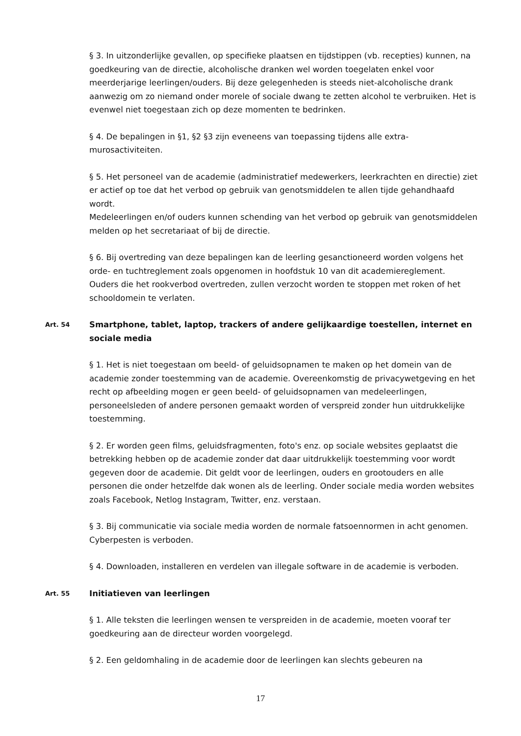§ 3. In uitzonderlijke gevallen, op specifieke plaatsen en tijdstippen (vb. recepties) kunnen, na goedkeuring van de directie, alcoholische dranken wel worden toegelaten enkel voor meerderjarige leerlingen/ouders. Bij deze gelegenheden is steeds niet-alcoholische drank aanwezig om zo niemand onder morele of sociale dwang te zetten alcohol te verbruiken. Het is evenwel niet toegestaan zich op deze momenten te bedrinken.
§ 4. De bepalingen in §1, §2 §3 zijn eveneens van toepassing tijdens alle extra-murosactiviteiten.
§ 5. Het personeel van de academie (administratief medewerkers, leerkrachten en directie) ziet er actief op toe dat het verbod op gebruik van genotsmiddelen te allen tijde gehandhaafd wordt.
Medeleerlingen en/of ouders kunnen schending van het verbod op gebruik van genotsmiddelen melden op het secretariaat of bij de directie.
§ 6. Bij overtreding van deze bepalingen kan de leerling gesanctioneerd worden volgens het orde- en tuchtreglement zoals opgenomen in hoofdstuk 10 van dit academiereglement.
Ouders die het rookverbod overtreden, zullen verzocht worden te stoppen met roken of het schooldomein te verlaten.
Art. 54
Smartphone, tablet, laptop, trackers of andere gelijkaardige toestellen, internet en sociale media
§ 1. Het is niet toegestaan om beeld- of geluidsopnamen te maken op het domein van de academie zonder toestemming van de academie. Overeenkomstig de privacywetgeving en het recht op afbeelding mogen er geen beeld- of geluidsopnamen van medeleerlingen, personeelsleden of andere personen gemaakt worden of verspreid zonder hun uitdrukkelijke toestemming.
§ 2. Er worden geen films, geluidsfragmenten, foto's enz. op sociale websites geplaatst die betrekking hebben op de academie zonder dat daar uitdrukkelijk toestemming voor wordt gegeven door de academie. Dit geldt voor de leerlingen, ouders en grootouders en alle personen die onder hetzelfde dak wonen als de leerling. Onder sociale media worden websites zoals Facebook, Netlog Instagram, Twitter, enz. verstaan.
§ 3. Bij communicatie via sociale media worden de normale fatsoennormen in acht genomen. Cyberpesten is verboden.
§ 4. Downloaden, installeren en verdelen van illegale software in de academie is verboden.
Art. 55
Initiatieven van leerlingen
§ 1. Alle teksten die leerlingen wensen te verspreiden in de academie, moeten vooraf ter goedkeuring aan de directeur worden voorgelegd.
§ 2. Een geldomhaling in de academie door de leerlingen kan slechts gebeuren na
17